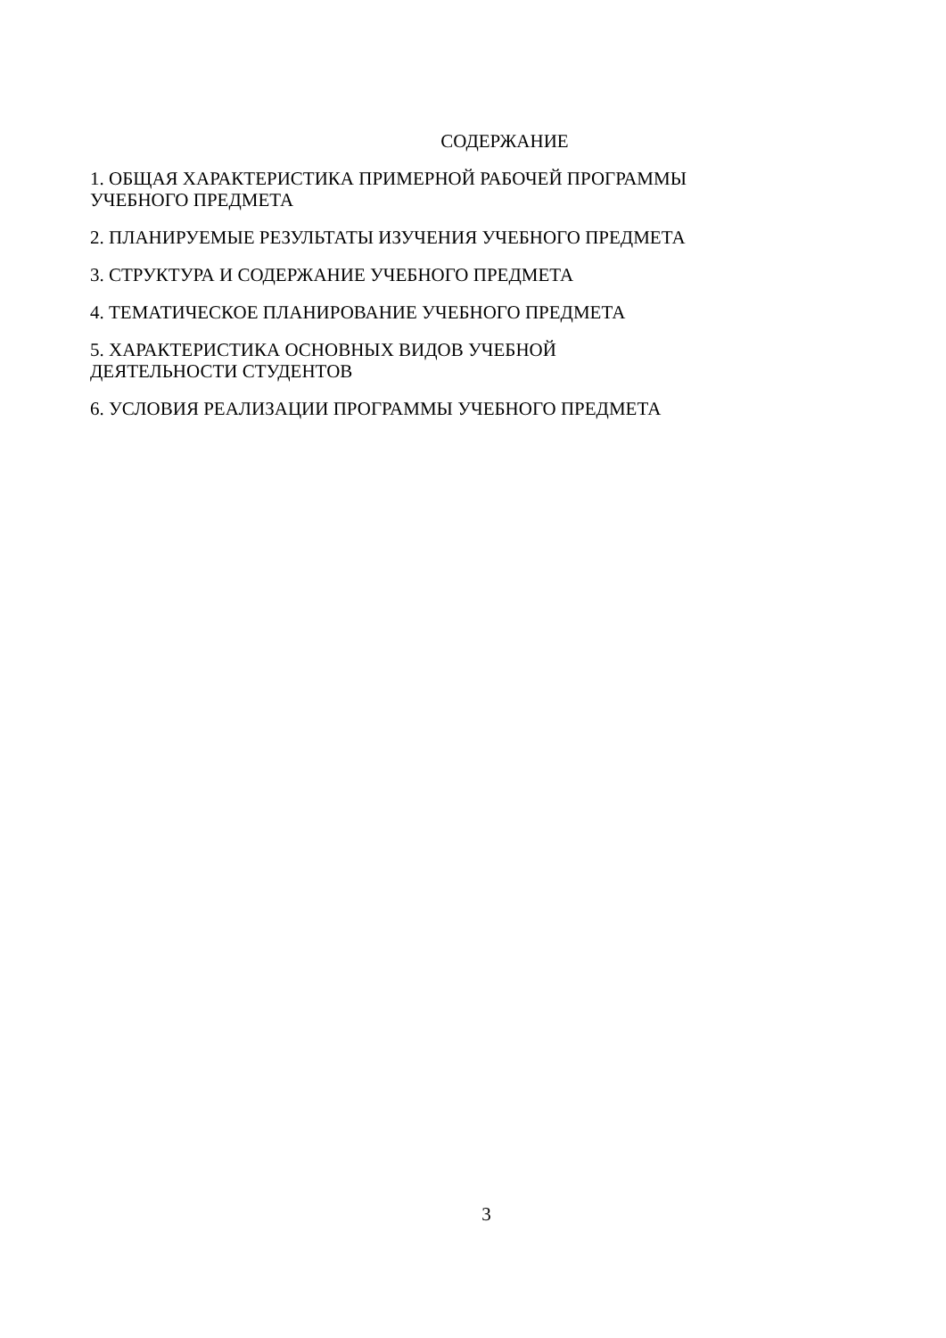СОДЕРЖАНИЕ
1. ОБЩАЯ ХАРАКТЕРИСТИКА ПРИМЕРНОЙ РАБОЧЕЙ ПРОГРАММЫ
УЧЕБНОГО ПРЕДМЕТА
2. ПЛАНИРУЕМЫЕ РЕЗУЛЬТАТЫ ИЗУЧЕНИЯ УЧЕБНОГО ПРЕДМЕТА
3. СТРУКТУРА И СОДЕРЖАНИЕ УЧЕБНОГО ПРЕДМЕТА
4. ТЕМАТИЧЕСКОЕ ПЛАНИРОВАНИЕ УЧЕБНОГО ПРЕДМЕТА
5. ХАРАКТЕРИСТИКА ОСНОВНЫХ ВИДОВ УЧЕБНОЙ
ДЕЯТЕЛЬНОСТИ СТУДЕНТОВ
6. УСЛОВИЯ РЕАЛИЗАЦИИ ПРОГРАММЫ УЧЕБНОГО ПРЕДМЕТА
3